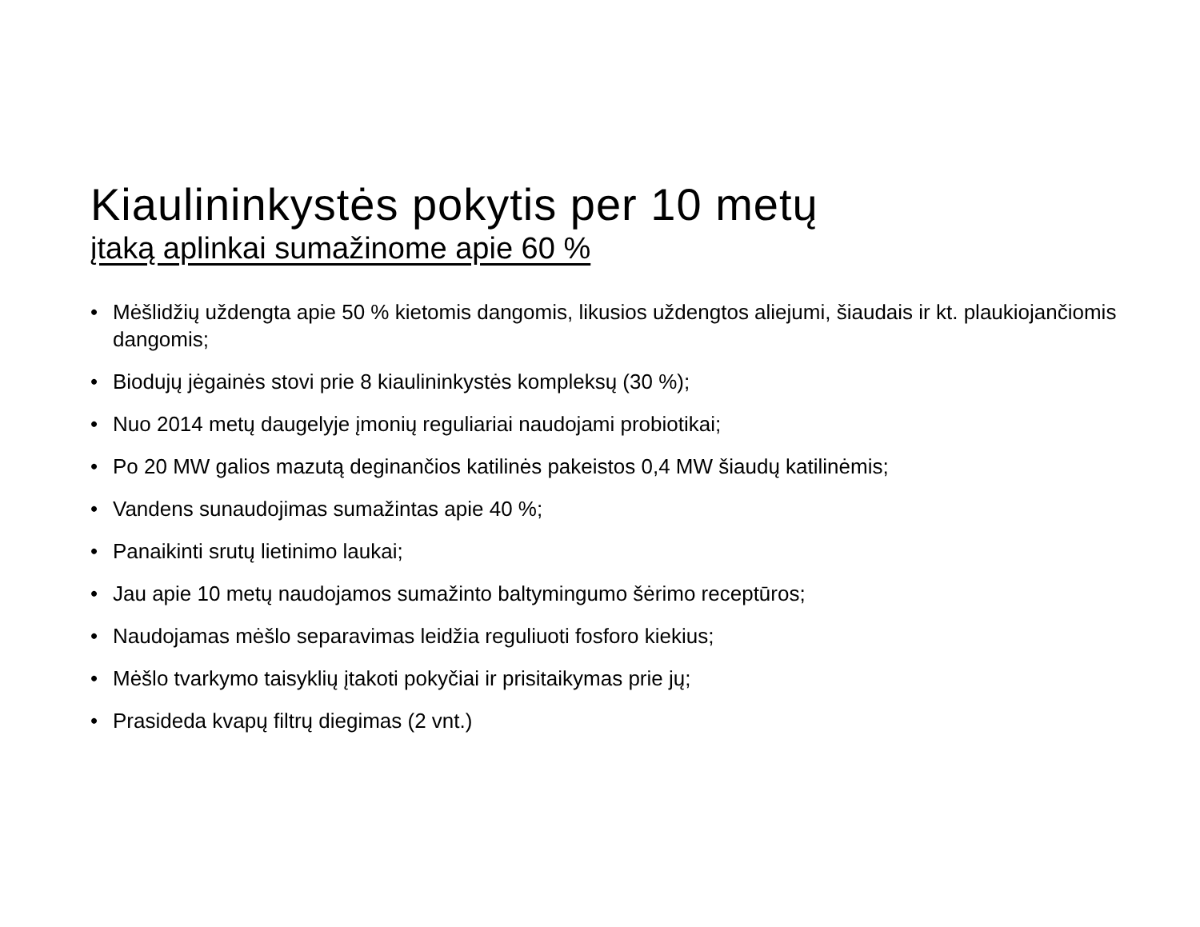Kiaulininkystės pokytis per 10 metų
įtaką aplinkai sumažinome apie 60 %
• Mėšlidžių uždengta apie 50 % kietomis dangomis, likusios uždengtos aliejumi, šiaudais ir kt. plaukiojančiomis dangomis;
• Biodujų jėgainės stovi prie 8 kiaulininkystės kompleksų (30 %);
• Nuo 2014 metų daugelyje įmonių reguliariai naudojami probiotikai;
• Po 20 MW galios mazutą deginančios katilinės pakeistos 0,4 MW šiaudų katilinėmis;
• Vandens sunaudojimas sumažintas apie 40 %;
• Panaikinti srutų lietinimo laukai;
• Jau apie 10 metų naudojamos sumažinto baltymingumo šėrimo receptūros;
• Naudojamas mėšlo separavimas leidžia reguliuoti fosforo kiekius;
• Mėšlo tvarkymo taisyklių įtakoti pokyčiai ir prisitaikymas prie jų;
• Prasideda kvapų filtrų diegimas (2 vnt.)